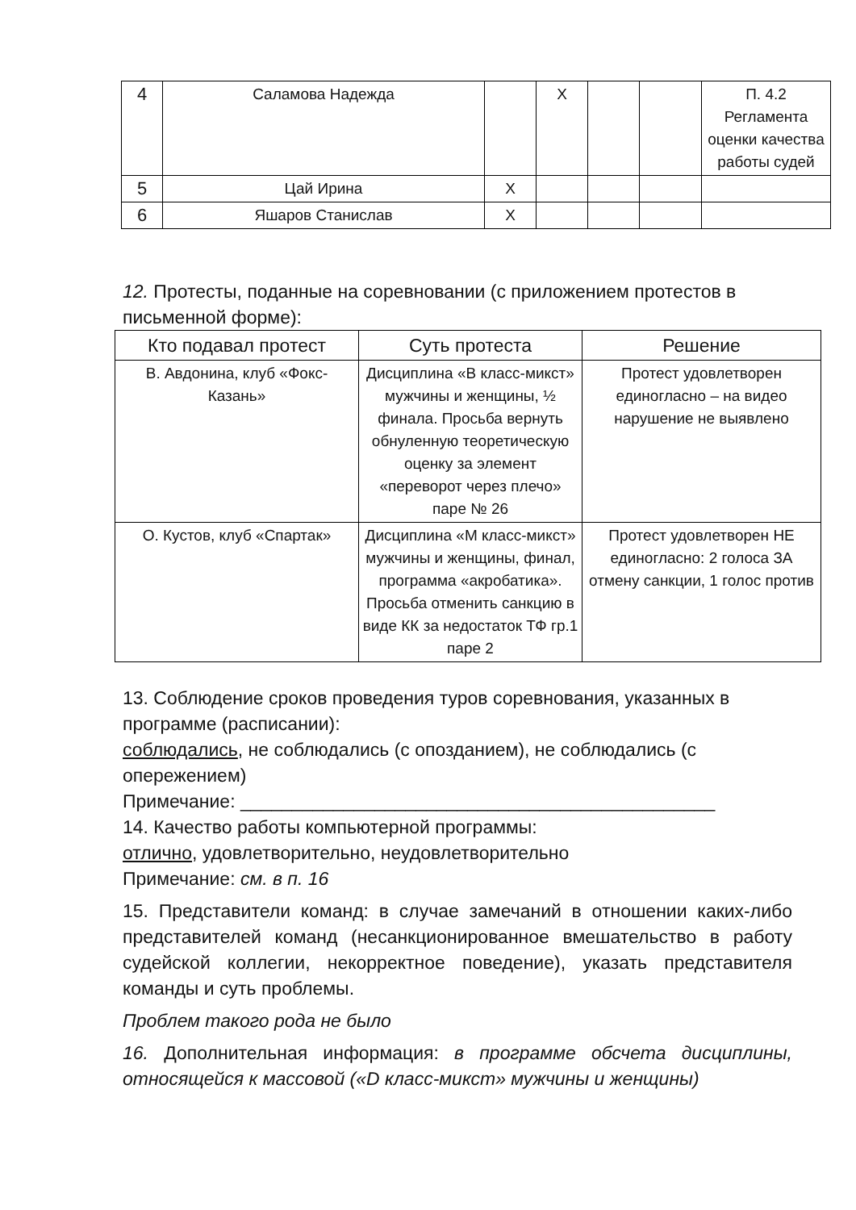| 4 | Саламова Надежда | | Х | | | П. 4.2 Регламента оценки качества работы судей |
| 5 | Цай Ирина | Х | | | | |
| 6 | Яшаров Станислав | Х | | | | |
12. Протесты, поданные на соревновании (с приложением протестов в письменной форме):
| Кто подавал протест | Суть протеста | Решение |
| --- | --- | --- |
| В. Авдонина, клуб «Фокс-Казань» | Дисциплина «В класс-микст» мужчины и женщины, ½ финала. Просьба вернуть обнуленную теоретическую оценку за элемент «переворот через плечо» паре № 26 | Протест удовлетворен единогласно – на видео нарушение не выявлено |
| О. Кустов, клуб «Спартак» | Дисциплина «М класс-микст» мужчины и женщины, финал, программа «акробатика». Просьба отменить санкцию в виде КК за недостаток ТФ гр.1 паре 2 | Протест удовлетворен НЕ единогласно: 2 голоса ЗА отмену санкции, 1 голос против |
13. Соблюдение сроков проведения туров соревнования, указанных в программе (расписании):
соблюдались, не соблюдались (с опозданием), не соблюдались (с опережением)
Примечание: ______________________________________________
14. Качество работы компьютерной программы:
отлично, удовлетворительно, неудовлетворительно
Примечание: см. в п. 16
15. Представители команд: в случае замечаний в отношении каких-либо представителей команд (несанкционированное вмешательство в работу судейской коллегии, некорректное поведение), указать представителя команды и суть проблемы.
Проблем такого рода не было
16. Дополнительная информация: в программе обсчета дисциплины, относящейся к массовой («D класс-микст» мужчины и женщины)